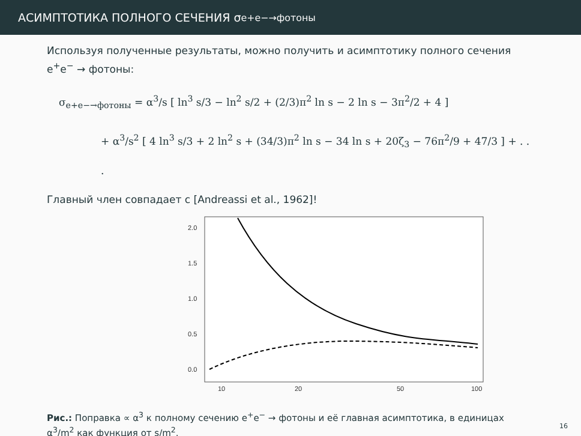АСИМПТОТИКА ПОЛНОГО СЕЧЕНИЯ σ<sub>e+e−→фотоны</sub>
Используя полученные результаты, можно получить и асимптотику полного сечения e<sup>+</sup>e<sup>−</sup> → фотоны:
σ<sub>e+e−→фотоны</sub> = α<sup>3</sup>/s [ ln<sup>3</sup> s/3 − ln<sup>2</sup> s/2 + (2/3)π<sup>2</sup> ln s − 2 ln s − 3π<sup>2</sup>/2 + 4 ]
+ α<sup>3</sup>/s<sup>2</sup> [ 4 ln<sup>3</sup> s/3 + 2 ln<sup>2</sup> s + (34/3)π<sup>2</sup> ln s − 34 ln s + 20ζ<sub>3</sub> − 76π<sup>2</sup>/9 + 47/3 ] + . . .
Главный член совпадает с [Andreassi et al., 1962]!
0.0
0.5
1.0
1.5
2.0
10
20
50
100
Рис.: Поправка ∝ α<sup>3</sup> к полному сечению e<sup>+</sup>e<sup>−</sup> → фотоны и её главная асимптотика, в единицах α<sup>3</sup>/m<sup>2</sup> как функция от s/m<sup>2</sup>.
16